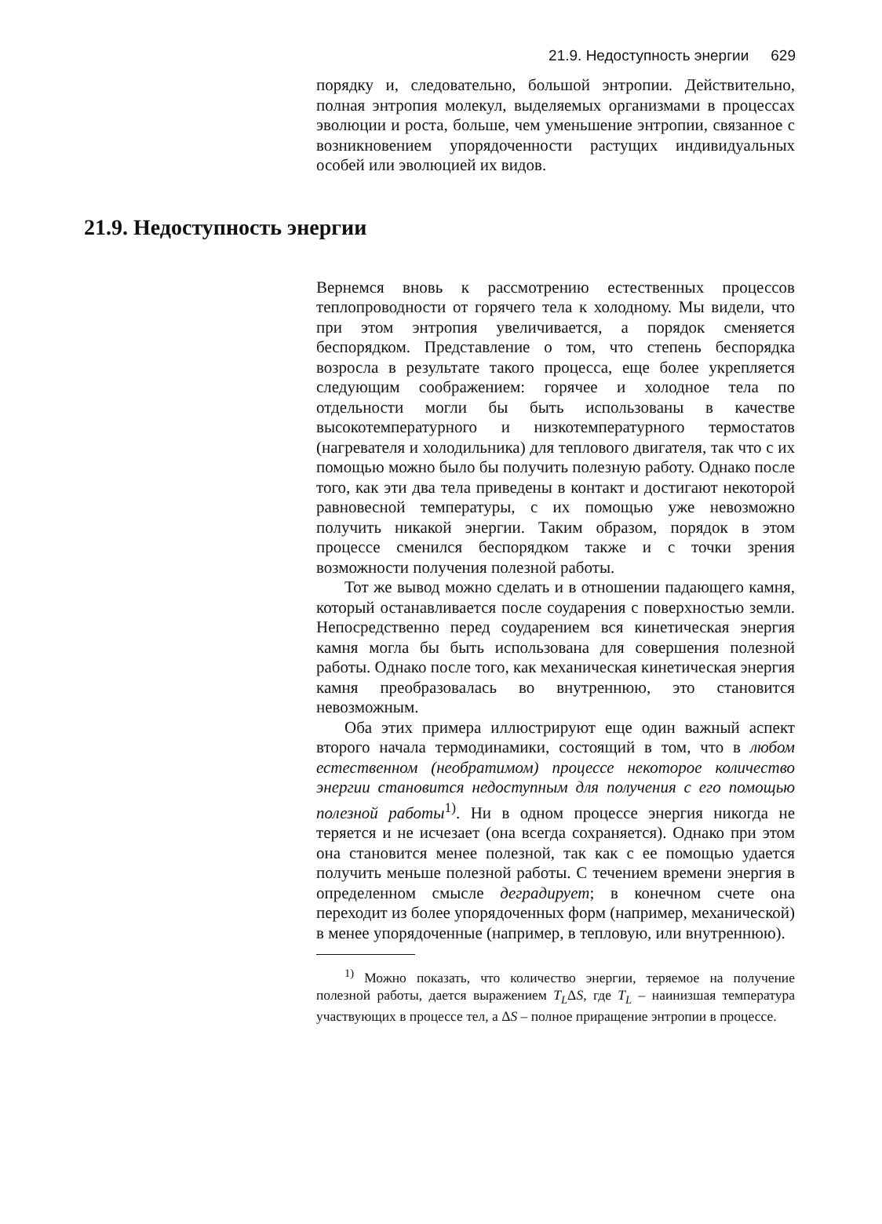21.9. Недоступность энергии 629
порядку и, следовательно, большой энтропии. Действительно, полная энтропия молекул, выделяемых организмами в процессах эволюции и роста, больше, чем уменьшение энтропии, связанное с возникновением упорядоченности растущих индивидуальных особей или эволюцией их видов.
21.9. Недоступность энергии
Вернемся вновь к рассмотрению естественных процессов теплопроводности от горячего тела к холодному. Мы видели, что при этом энтропия увеличивается, а порядок сменяется беспорядком. Представление о том, что степень беспорядка возросла в результате такого процесса, еще более укрепляется следующим соображением: горячее и холодное тела по отдельности могли бы быть использованы в качестве высокотемпературного и низкотемпературного термостатов (нагревателя и холодильника) для теплового двигателя, так что с их помощью можно было бы получить полезную работу. Однако после того, как эти два тела приведены в контакт и достигают некоторой равновесной температуры, с их помощью уже невозможно получить никакой энергии. Таким образом, порядок в этом процессе сменился беспорядком также и с точки зрения возможности получения полезной работы.
Тот же вывод можно сделать и в отношении падающего камня, который останавливается после соударения с поверхностью земли. Непосредственно перед соударением вся кинетическая энергия камня могла бы быть использована для совершения полезной работы. Однако после того, как механическая кинетическая энергия камня преобразовалась во внутреннюю, это становится невозможным.
Оба этих примера иллюстрируют еще один важный аспект второго начала термодинамики, состоящий в том, что в любом естественном (необратимом) процессе некоторое количество энергии становится недоступным для получения с его помощью полезной работы<sup>1)</sup>. Ни в одном процессе энергия никогда не теряется и не исчезает (она всегда сохраняется). Однако при этом она становится менее полезной, так как с ее помощью удается получить меньше полезной работы. С течением времени энергия в определенном смысле деградирует; в конечном счете она переходит из более упорядоченных форм (например, механической) в менее упорядоченные (например, в тепловую, или внутреннюю).
<sup>1)</sup> Можно показать, что количество энергии, теряемое на получение полезной работы, дается выражением T<sub>L</sub>ΔS, где T<sub>L</sub> – наинизшая температура участвующих в процессе тел, а ΔS – полное приращение энтропии в процессе.